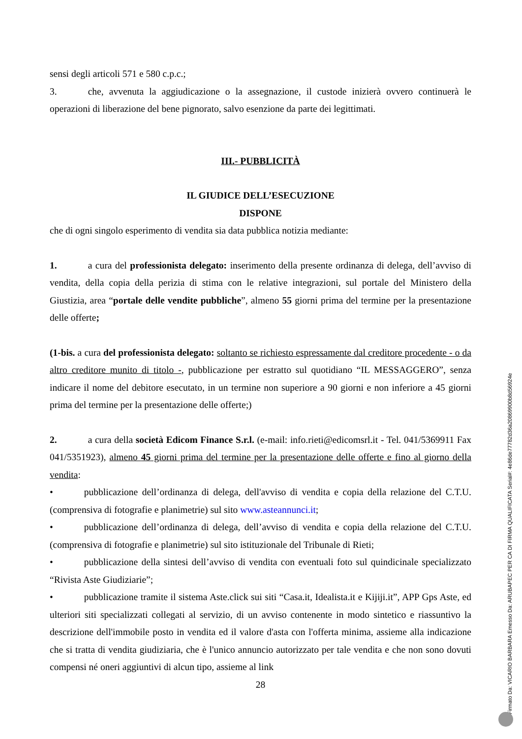sensi degli articoli 571 e 580 c.p.c.;
3. che, avvenuta la aggiudicazione o la assegnazione, il custode inizierà ovvero continuerà le operazioni di liberazione del bene pignorato, salvo esenzione da parte dei legittimati.
III.- PUBBLICITÀ
IL GIUDICE DELL’ESECUZIONE
DISPONE
che di ogni singolo esperimento di vendita sia data pubblica notizia mediante:
1. a cura del professionista delegato: inserimento della presente ordinanza di delega, dell’avviso di vendita, della copia della perizia di stima con le relative integrazioni, sul portale del Ministero della Giustizia, area “portale delle vendite pubbliche”, almeno 55 giorni prima del termine per la presentazione delle offerte;
(1-bis. a cura del professionista delegato: soltanto se richiesto espressamente dal creditore procedente - o da altro creditore munito di titolo -, pubblicazione per estratto sul quotidiano “IL MESSAGGERO”, senza indicare il nome del debitore esecutato, in un termine non superiore a 90 giorni e non inferiore a 45 giorni prima del termine per la presentazione delle offerte;)
2. a cura della società Edicom Finance S.r.l. (e-mail: info.rieti@edicomsrl.it - Tel. 041/5369911 Fax 041/5351923), almeno 45 giorni prima del termine per la presentazione delle offerte e fino al giorno della vendita:
• pubblicazione dell’ordinanza di delega, dell'avviso di vendita e copia della relazione del C.T.U. (comprensiva di fotografie e planimetrie) sul sito www.asteannunci.it;
• pubblicazione dell’ordinanza di delega, dell’avviso di vendita e copia della relazione del C.T.U. (comprensiva di fotografie e planimetrie) sul sito istituzionale del Tribunale di Rieti;
• pubblicazione della sintesi dell’avviso di vendita con eventuali foto sul quindicinale specializzato “Rivista Aste Giudiziarie”;
• pubblicazione tramite il sistema Aste.click sui siti “Casa.it, Idealista.it e Kijiji.it”, APP Gps Aste, ed ulteriori siti specializzati collegati al servizio, di un avviso contenente in modo sintetico e riassuntivo la descrizione dell'immobile posto in vendita ed il valore d'asta con l'offerta minima, assieme alla indicazione che si tratta di vendita giudiziaria, che è l'unico annuncio autorizzato per tale vendita e che non sono dovuti compensi né oneri aggiuntivi di alcun tipo, assieme al link
28
Firmato Da: VICARIO BARBARA Emesso Da: ARUBAPEC PER CA DI FIRMA QUALIFICATA Serial#: 4e86de77782d36a20869900b8d56924e